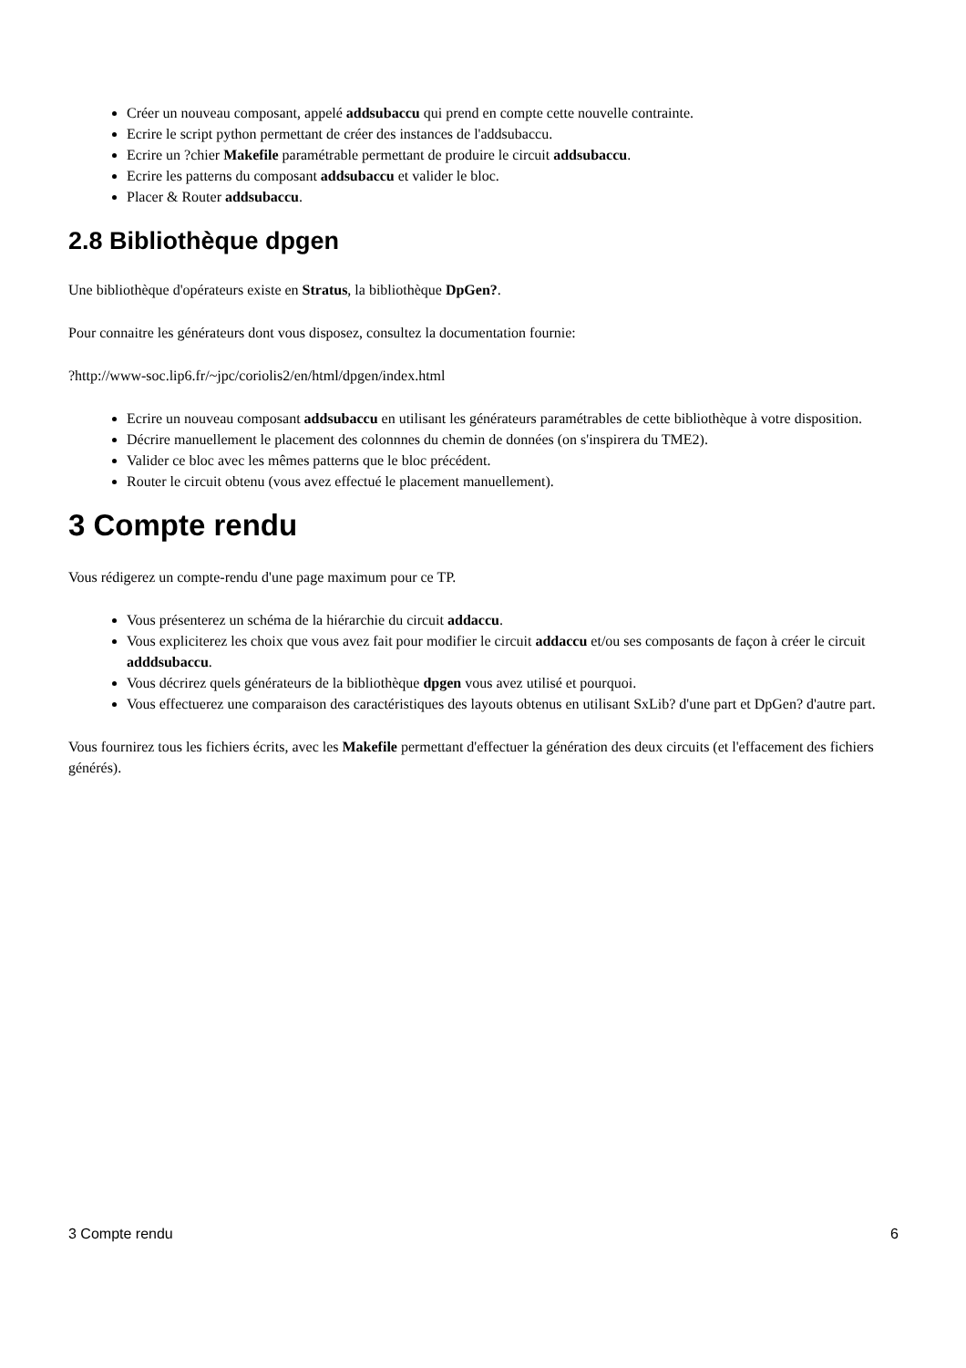Créer un nouveau composant, appelé addsubaccu qui prend en compte cette nouvelle contrainte.
Ecrire le script python permettant de créer des instances de l'addsubaccu.
Ecrire un ?chier Makefile paramétrable permettant de produire le circuit addsubaccu.
Ecrire les patterns du composant addsubaccu et valider le bloc.
Placer & Router addsubaccu.
2.8 Bibliothèque dpgen
Une bibliothèque d'opérateurs existe en Stratus, la bibliothèque DpGen?.
Pour connaitre les générateurs dont vous disposez, consultez la documentation fournie:
?http://www-soc.lip6.fr/~jpc/coriolis2/en/html/dpgen/index.html
Ecrire un nouveau composant addsubaccu en utilisant les générateurs paramétrables de cette bibliothèque à votre disposition.
Décrire manuellement le placement des colonnnes du chemin de données (on s'inspirera du TME2).
Valider ce bloc avec les mêmes patterns que le bloc précédent.
Router le circuit obtenu (vous avez effectué le placement manuellement).
3 Compte rendu
Vous rédigerez un compte-rendu d'une page maximum pour ce TP.
Vous présenterez un schéma de la hiérarchie du circuit addaccu.
Vous expliciterez les choix que vous avez fait pour modifier le circuit addaccu et/ou ses composants de façon à créer le circuit adddsubaccu.
Vous décrirez quels générateurs de la bibliothèque dpgen vous avez utilisé et pourquoi.
Vous effectuerez une comparaison des caractéristiques des layouts obtenus en utilisant SxLib? d'une part et DpGen? d'autre part.
Vous fournirez tous les fichiers écrits, avec les Makefile permettant d'effectuer la génération des deux circuits (et l'effacement des fichiers générés).
3 Compte rendu 6